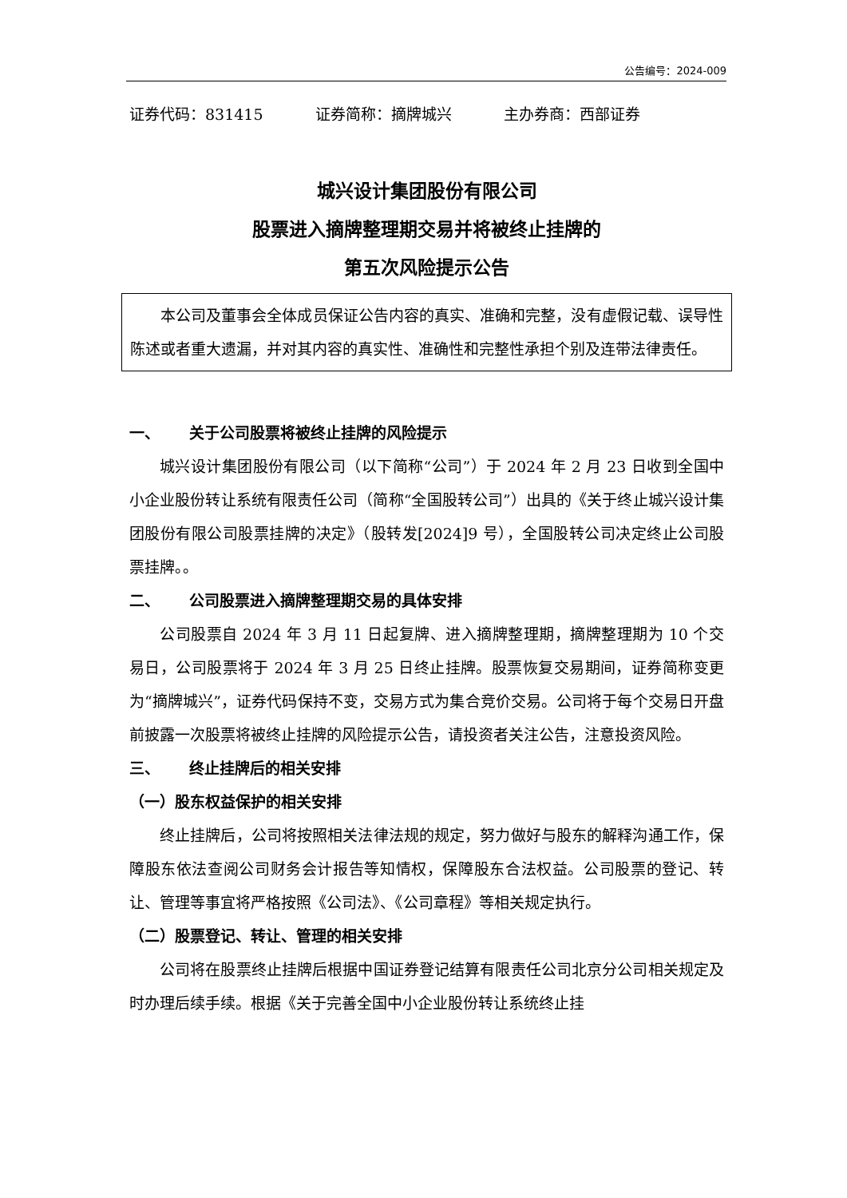公告编号：2024-009
证券代码：831415 证券简称：摘牌城兴 主办券商：西部证券
城兴设计集团股份有限公司
股票进入摘牌整理期交易并将被终止挂牌的
第五次风险提示公告
本公司及董事会全体成员保证公告内容的真实、准确和完整，没有虚假记载、误导性陈述或者重大遗漏，并对其内容的真实性、准确性和完整性承担个别及连带法律责任。
一、 关于公司股票将被终止挂牌的风险提示
城兴设计集团股份有限公司（以下简称“公司”）于 2024 年 2 月 23 日收到全国中小企业股份转让系统有限责任公司（简称“全国股转公司”）出具的《关于终止城兴设计集团股份有限公司股票挂牌的决定》（股转发[2024]9 号），全国股转公司决定终止公司股票挂牌。。
二、 公司股票进入摘牌整理期交易的具体安排
公司股票自 2024 年 3 月 11 日起复牌、进入摘牌整理期，摘牌整理期为 10 个交易日，公司股票将于 2024 年 3 月 25 日终止挂牌。股票恢复交易期间，证券简称变更为“摘牌城兴”，证券代码保持不变，交易方式为集合竞价交易。公司将于每个交易日开盘前披露一次股票将被终止挂牌的风险提示公告，请投资者关注公告，注意投资风险。
三、 终止挂牌后的相关安排
（一）股东权益保护的相关安排
终止挂牌后，公司将按照相关法律法规的规定，努力做好与股东的解释沟通工作，保障股东依法查阅公司财务会计报告等知情权，保障股东合法权益。公司股票的登记、转让、管理等事宜将严格按照《公司法》、《公司章程》等相关规定执行。
（二）股票登记、转让、管理的相关安排
公司将在股票终止挂牌后根据中国证券登记结算有限责任公司北京分公司相关规定及时办理后续手续。根据《关于完善全国中小企业股份转让系统终止挂